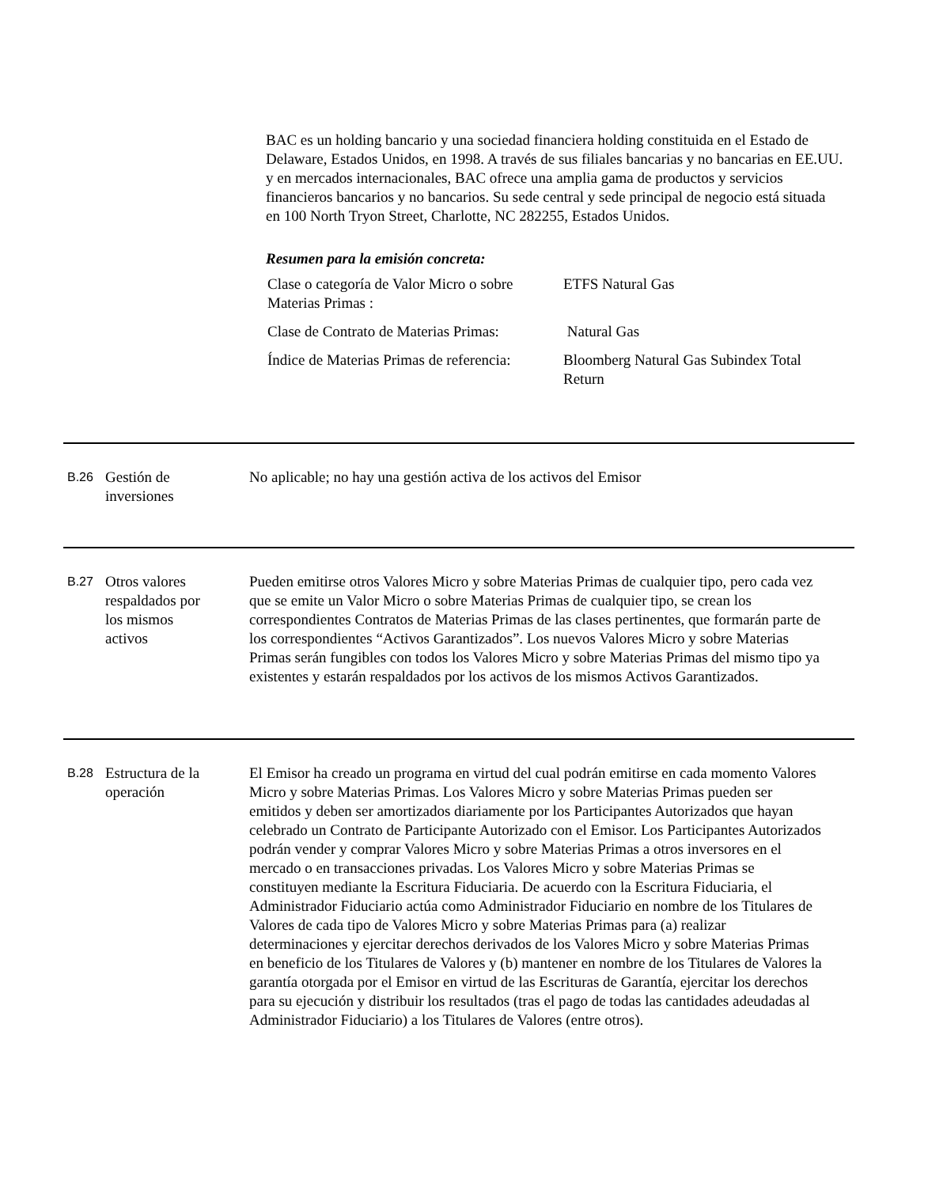BAC es un holding bancario y una sociedad financiera holding constituida en el Estado de Delaware, Estados Unidos, en 1998. A través de sus filiales bancarias y no bancarias en EE.UU. y en mercados internacionales, BAC ofrece una amplia gama de productos y servicios financieros bancarios y no bancarios. Su sede central y sede principal de negocio está situada en 100 North Tryon Street, Charlotte, NC 282255, Estados Unidos.
Resumen para la emisión concreta:
| Clase o categoría de Valor Micro o sobre Materias Primas : | ETFS Natural Gas |
| Clase de Contrato de Materias Primas: | Natural Gas |
| Índice de Materias Primas de referencia: | Bloomberg Natural Gas Subindex Total Return |
B.26
Gestión de
inversiones
No aplicable; no hay una gestión activa de los activos del Emisor
B.27
Otros valores
respaldados por
los mismos
activos
Pueden emitirse otros Valores Micro y sobre Materias Primas de cualquier tipo, pero cada vez que se emite un Valor Micro o sobre Materias Primas de cualquier tipo, se crean los correspondientes Contratos de Materias Primas de las clases pertinentes, que formarán parte de los correspondientes “Activos Garantizados”. Los nuevos Valores Micro y sobre Materias Primas serán fungibles con todos los Valores Micro y sobre Materias Primas del mismo tipo ya existentes y estarán respaldados por los activos de los mismos Activos Garantizados.
B.28
Estructura de la
operación
El Emisor ha creado un programa en virtud del cual podrán emitirse en cada momento Valores Micro y sobre Materias Primas. Los Valores Micro y sobre Materias Primas pueden ser emitidos y deben ser amortizados diariamente por los Participantes Autorizados que hayan celebrado un Contrato de Participante Autorizado con el Emisor. Los Participantes Autorizados podrán vender y comprar Valores Micro y sobre Materias Primas a otros inversores en el mercado o en transacciones privadas. Los Valores Micro y sobre Materias Primas se constituyen mediante la Escritura Fiduciaria. De acuerdo con la Escritura Fiduciaria, el Administrador Fiduciario actúa como Administrador Fiduciario en nombre de los Titulares de Valores de cada tipo de Valores Micro y sobre Materias Primas para (a) realizar determinaciones y ejercitar derechos derivados de los Valores Micro y sobre Materias Primas en beneficio de los Titulares de Valores y (b) mantener en nombre de los Titulares de Valores la garantía otorgada por el Emisor en virtud de las Escrituras de Garantía, ejercitar los derechos para su ejecución y distribuir los resultados (tras el pago de todas las cantidades adeudadas al Administrador Fiduciario) a los Titulares de Valores (entre otros).